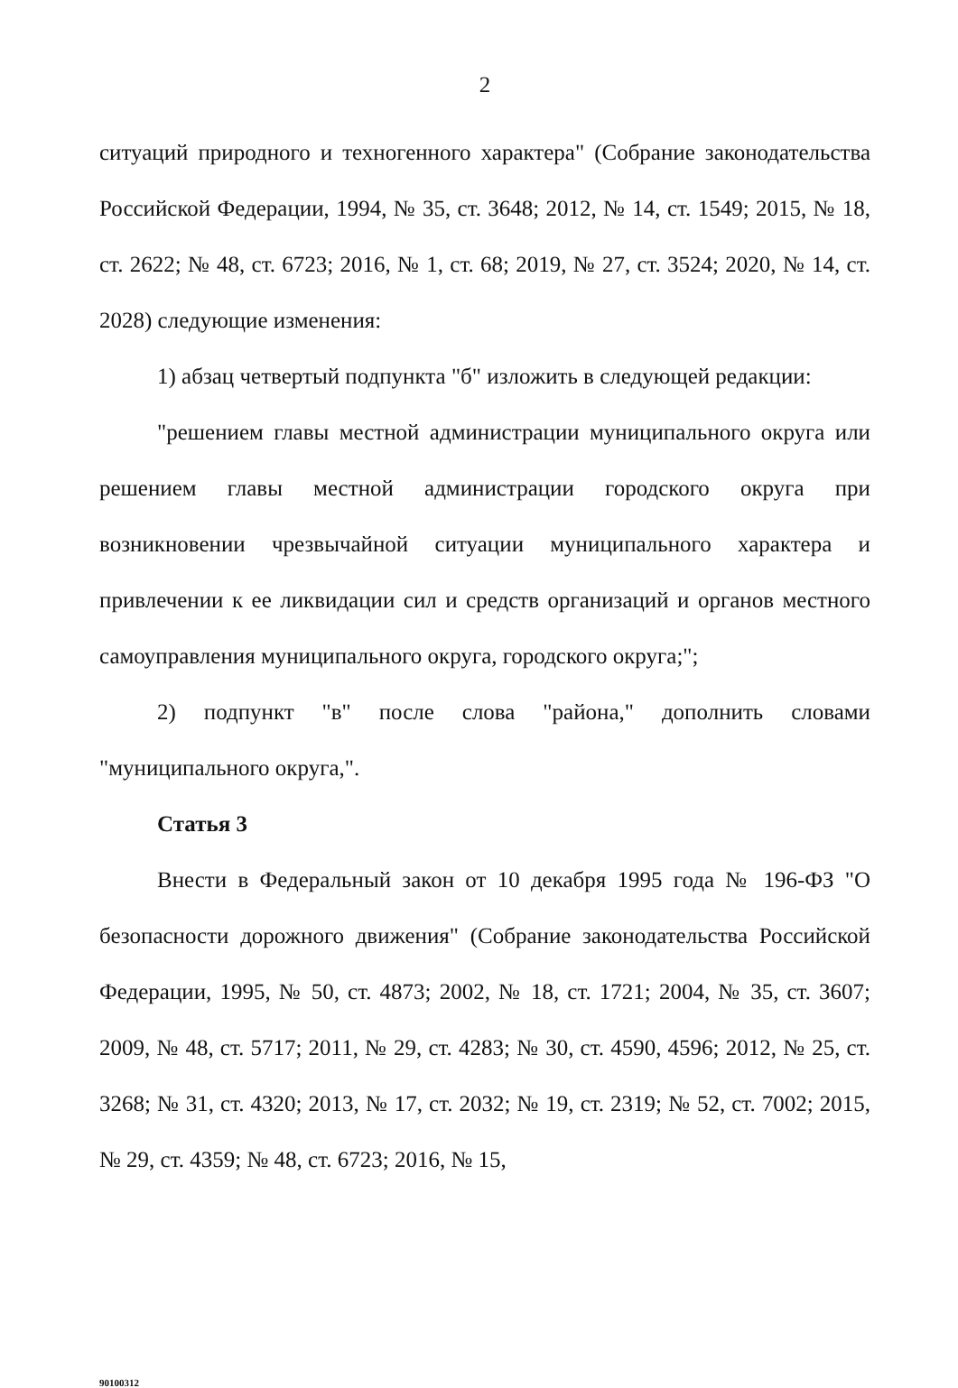2
ситуаций природного и техногенного характера" (Собрание законодательства Российской Федерации, 1994, № 35, ст. 3648; 2012, № 14, ст. 1549; 2015, № 18, ст. 2622; № 48, ст. 6723; 2016, № 1, ст. 68; 2019, № 27, ст. 3524; 2020, № 14, ст. 2028) следующие изменения:
1) абзац четвертый подпункта "б" изложить в следующей редакции:
"решением главы местной администрации муниципального округа или решением главы местной администрации городского округа при возникновении чрезвычайной ситуации муниципального характера и привлечении к ее ликвидации сил и средств организаций и органов местного самоуправления муниципального округа, городского округа;";
2) подпункт "в" после слова "района," дополнить словами "муниципального округа,".
Статья 3
Внести в Федеральный закон от 10 декабря 1995 года № 196-ФЗ "О безопасности дорожного движения" (Собрание законодательства Российской Федерации, 1995, № 50, ст. 4873; 2002, № 18, ст. 1721; 2004, № 35, ст. 3607; 2009, № 48, ст. 5717; 2011, № 29, ст. 4283; № 30, ст. 4590, 4596; 2012, № 25, ст. 3268; № 31, ст. 4320; 2013, № 17, ст. 2032; № 19, ст. 2319; № 52, ст. 7002; 2015, № 29, ст. 4359; № 48, ст. 6723; 2016, № 15,
90100312